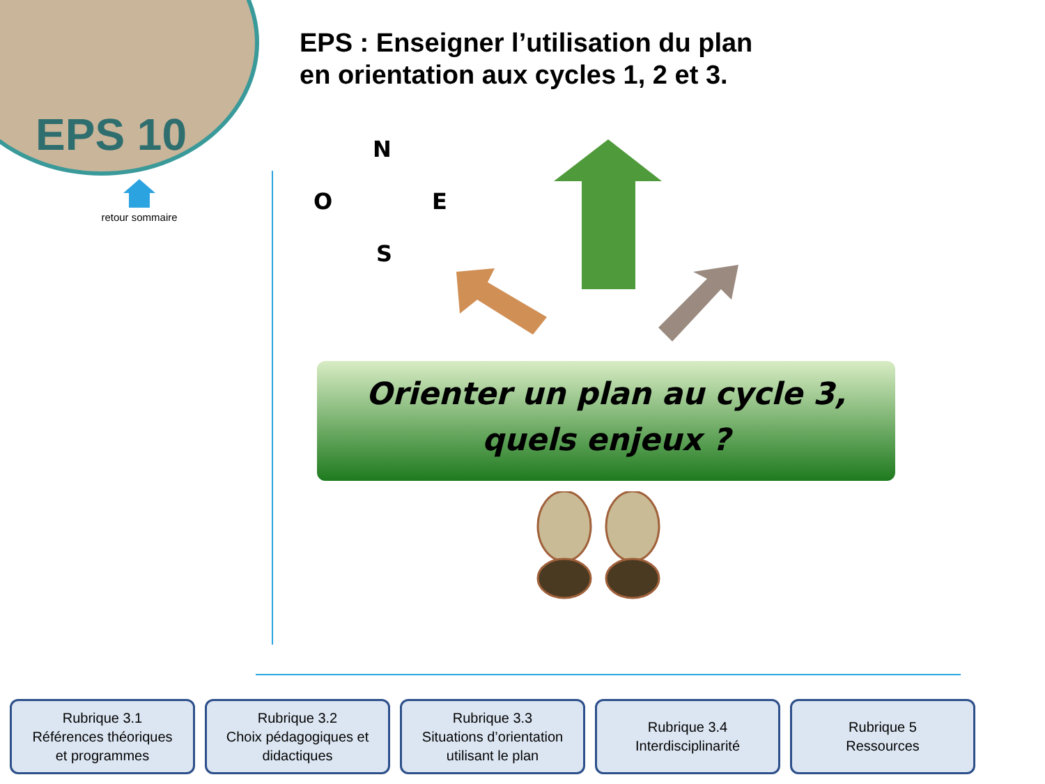EPS 10
retour sommaire
EPS : Enseigner l’utilisation du plan
en orientation aux cycles 1, 2 et 3.
N
O E
S
Orienter un plan au cycle 3,
quels enjeux ?
Rubrique 3.1
Références théoriques
et programmes
Rubrique 3.2
Choix pédagogiques et
didactiques
Rubrique 3.3
Situations d’orientation
utilisant le plan
Rubrique 3.4
Interdisciplinarité
Rubrique 5
Ressources